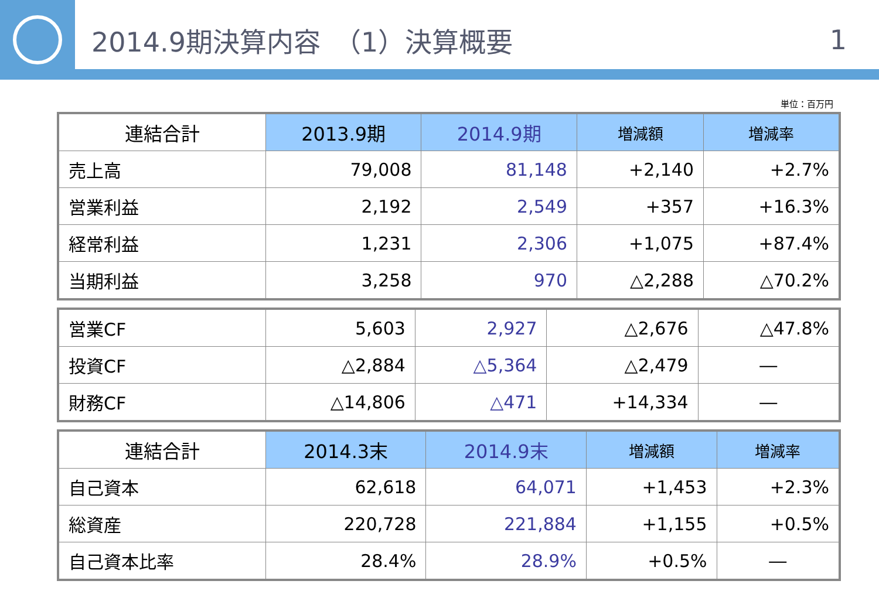2014.9期決算内容　（1）決算概要 1
単位：百万円
| 連結合計 | 2013.9期 | 2014.9期 | 増減額 | 増減率 |
| --- | --- | --- | --- | --- |
| 売上高 | 79,008 | 81,148 | +2,140 | +2.7% |
| 営業利益 | 2,192 | 2,549 | +357 | +16.3% |
| 経常利益 | 1,231 | 2,306 | +1,075 | +87.4% |
| 当期利益 | 3,258 | 970 | △2,288 | △70.2% |
| 営業CF | 5,603 | 2,927 | △2,676 | △47.8% |
| 投資CF | △2,884 | △5,364 | △2,479 | ― |
| 財務CF | △14,806 | △471 | +14,334 | ― |
| 連結合計 | 2014.3末 | 2014.9末 | 増減額 | 増減率 |
| --- | --- | --- | --- | --- |
| 自己資本 | 62,618 | 64,071 | +1,453 | +2.3% |
| 総資産 | 220,728 | 221,884 | +1,155 | +0.5% |
| 自己資本比率 | 28.4% | 28.9% | +0.5% | ― |